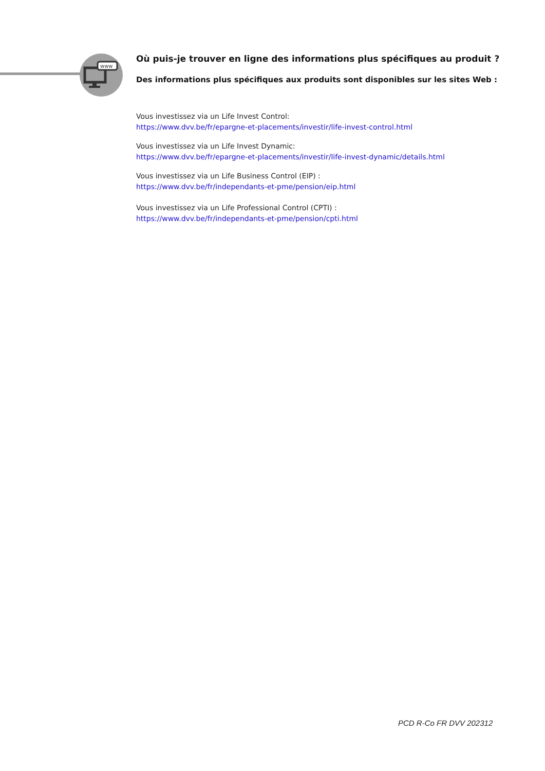www
Où puis-je trouver en ligne des informations plus spécifiques au produit ?
Des informations plus spécifiques aux produits sont disponibles sur les sites Web :
Vous investissez via un Life Invest Control:
https://www.dvv.be/fr/epargne-et-placements/investir/life-invest-control.html
Vous investissez via un Life Invest Dynamic:
https://www.dvv.be/fr/epargne-et-placements/investir/life-invest-dynamic/details.html
Vous investissez via un Life Business Control (EIP) :
https://www.dvv.be/fr/independants-et-pme/pension/eip.html
Vous investissez via un Life Professional Control (CPTI) :
https://www.dvv.be/fr/independants-et-pme/pension/cpti.html
PCD R-Co FR DVV 202312